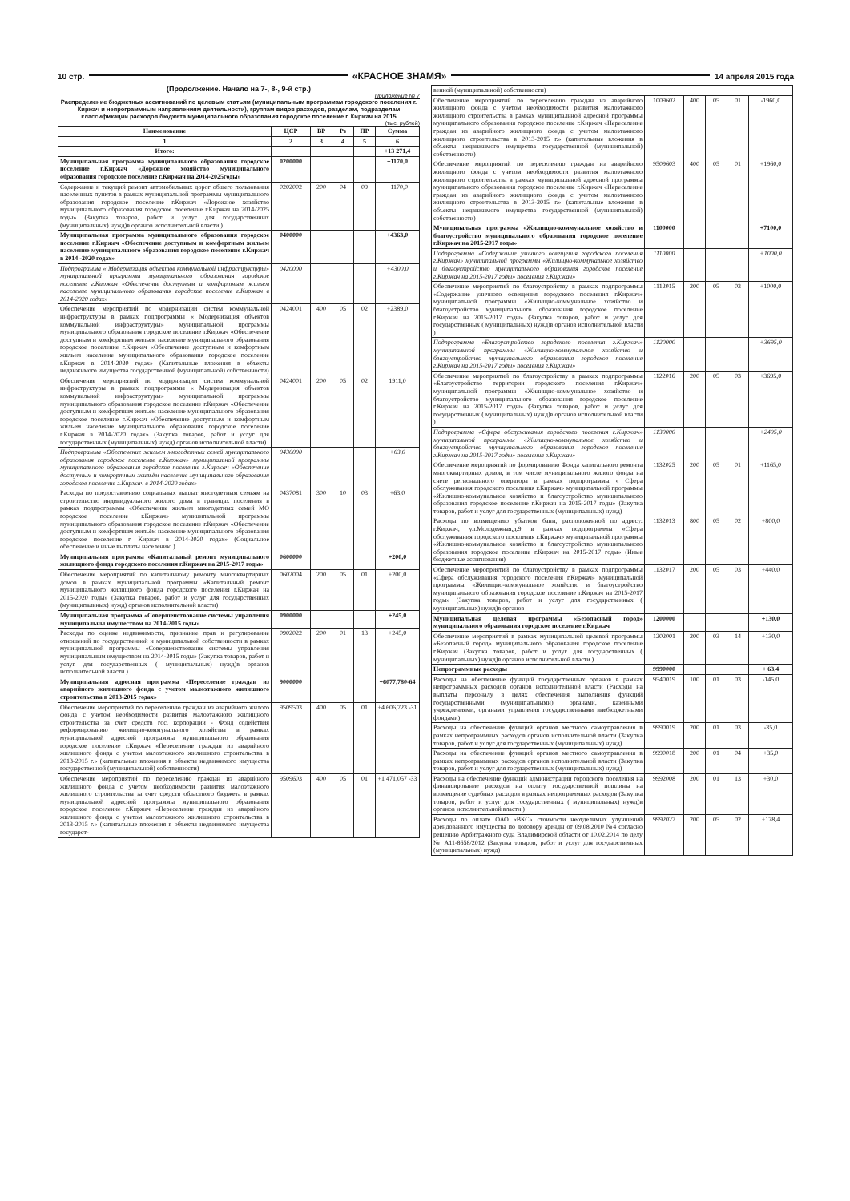10 стр. «КРАСНОЕ ЗНАМЯ» 14 апреля 2015 года
(Продолжение. Начало на 7-, 8-, 9-й стр.)
Приложение № 7
Распределение бюджетных ассигнований по целевым статьям (муниципальным программам городского поселения г. Киржач и непрограммным направлениям деятельности), группам видов расходов, разделам, подразделам классификации расходов бюджета муниципального образования городское поселение г. Киржач на 2015
(тыс. рублей)
| Наименование | ЦСР | ВР | Рз | ПР | Сумма |
| --- | --- | --- | --- | --- | --- |
| 1 | 2 | 3 | 4 | 5 | 6 |
| Итого: | | | | | +13 271,4 |
| Муниципальная программа муниципального образования городское поселение г.Киржач «Дорожное хозяйство муниципального образования городское поселение г.Киржач на 2014-2025годы» | 0200000 | | | | +1170,0 |
| Содержание и текущий ремонт автомобильных дорог общего пользования населенных пунктов в рамках муниципальной программы муниципального образования городское поселение г.Киржач «Дорожное хозяйство муниципального образования городское поселение г.Киржач на 2014-2025 годы» (Закупка товаров, работ и услуг для государственных (муниципальных) нужд)в органов исполнительной власти ) | 0202002 | 200 | 04 | 09 | +1170,0 |
| Муниципальная программа муниципального образования городское поселение г.Киржач «Обеспечение доступным и комфортным жильем население муниципального образования городское поселение г.Киржач в 2014 -2020 годах» | 0400000 | | | | +4363,0 |
| Подпрограмма « Модернизация объектов коммунальной инфраструктуры» муниципальной программы муниципального образования городское поселение г.Киржач «Обеспечение доступным и комфортным жильем население муниципального образования городское поселение г.Киржач в 2014-2020 годах» | 0420000 | | | | +4300,0 |
| Обеспечение мероприятий по модернизации систем коммунальной инфраструктуры в рамках подпрограммы « Модернизация объектов коммунальной инфраструктуры» муниципальной программы муниципального образования городское поселение г.Киржач «Обеспечение доступным и комфортным жильем население муниципального образования городское поселение г.Киржач «Обеспечение доступным и комфортным жильем население муниципального образования городское поселение г.Киржач в 2014-2020 годах» (Капитальные вложения в объекты недвижимого имущества государственной (муниципальной) собственности) | 0424001 | 400 | 05 | 02 | +2389,0 |
| Обеспечение мероприятий по модернизации систем коммунальной инфраструктуры в рамках подпрограммы « Модернизация объектов коммунальной инфраструктуры» муниципальной программы муниципального образования городское поселение г.Киржач «Обеспечение доступным и комфортным жильем население муниципального образования городское поселение г.Киржач «Обеспечение доступным и комфортным жильем население муниципального образования городское поселение г.Киржач в 2014-2020 годах» (Закупка товаров, работ и услуг для государственных (муниципальных) нужд) органов исполнительной власти) | 0424001 | 200 | 05 | 02 | 1911,0 |
| Подпрограмма «Обеспечение жильем многодетных семей муниципального образования городское поселение г.Киржач» муниципальной программы муниципального образования городское поселение г.Киржач «Обеспечение доступным и комфортным жильём население муниципального образования городское поселение г.Киржач в 2014-2020 годах» | 0430000 | | | | +63,0 |
| Расходы по предоставлению социальных выплат многодетным семьям на строительство индивидуального жилого дома в границах поселения в рамках подпрограммы «Обеспечение жильем многодетных семей МО городское поселение г.Киржач» муниципальной программы муниципального образования городское поселение г.Киржач «Обеспечение доступным и комфортным жильём население муниципального образования городское поселение г. Киржач в 2014-2020 годах» (Социальное обеспечение и иные выплаты населению ) | 0437081 | 300 | 10 | 03 | +63,0 |
| Муниципальная программа «Капитальный ремонт муниципального жилищного фонда городского поселения г.Киржач на 2015-2017 годы» | 0600000 | | | | +200,0 |
| Обеспечение мероприятий по капитальному ремонту многоквартирных домов в рамках муниципальной программы «Капитальный ремонт муниципального жилищного фонда городского поселения г.Киржач на 2015-2020 годы» (Закупка товаров, работ и услуг для государственных (муниципальных) нужд) органов исполнительной власти) | 0602004 | 200 | 05 | 01 | +200,0 |
| Муниципальная программа «Совершенствование системы управления муниципальны имуществом на 2014-2015 годы» | 0900000 | | | | +245,0 |
| Расходы по оценке недвижимости, признание прав и регулирование отношений по государственной и муниципальной собственности в рамках муниципальной программы «Совершенствование системы управления муниципальным имуществом на 2014-2015 годы» (Закупка товаров, работ и услуг для государственных ( муниципальных) нужд)в органов исполнительной власти ) | 0902022 | 200 | 01 | 13 | +245,0 |
| Муниципальная адресная программа «Переселение граждан из аварийного жилищного фонда с учетом малоэтажного жилищного строительства в 2013-2015 годах» | 9000000 | | | | +6077,780-64 |
| Обеспечение мероприятий по переселению граждан из аварийного жилого фонда с учетом необходимости развития малоэтажного жилищного строительства за счет средств гос. корпорации - Фонд содействия реформированию жилищно-коммунального хозяйства в рамках муниципальной адресной программы муниципального образования городское поселение г.Киржач «Переселение граждан из аварийного жилищного фонда с учетом малоэтажного жилищного строительства в 2013-2015 г.» (капитальные вложения в объекты недвижимого имущества государственной (муниципальной) собственности) | 9509503 | 400 | 05 | 01 | +4 606,723 -31 |
| Обеспечение мероприятий по переселению граждан из аварийного жилищного фонда с учетом необходимости развития малоэтажного жилищного строительства за счет средств областного бюджета в рамках муниципальной адресной программы муниципального образования городское поселение г.Киржач «Переселение граждан из аварийного жилищного фонда с учетом малоэтажного жилищного строительства в 2013-2015 г.» (капитальные вложения в объекты недвижимого имущества государст- | 9509603 | 400 | 05 | 01 | +1 471,057 -33 |
| венной (муниципальной) собственности) | | | | | |
| Обеспечение мероприятий по переселению граждан из аварийного жилищного фонда с учетом необходимости развития малоэтажного жилищного строительства в рамках муниципальной адресной программы муниципального образования городское поселение г.Киржач «Переселение граждан из аварийного жилищного фонда с учетом малоэтажного жилищного строительства в 2013-2015 г.» (капитальные вложения в объекты недвижимого имущества государственной (муниципальной) собственности) | 1009602 | 400 | 05 | 01 | -1960,0 |
| Обеспечение мероприятий по переселению граждан из аварийного жилищного фонда с учетом необходимости развития малоэтажного жилищного строительства в рамках муниципальной адресной программы муниципального образования городское поселение г.Киржач «Переселение граждан из аварийного жилищного фонда с учетом малоэтажного жилищного строительства в 2013-2015 г.» (капитальные вложения в объекты недвижимого имущества государственной (муниципальной) собственности) | 9509603 | 400 | 05 | 01 | +1960,0 |
| Муниципальная программа «Жилищно-коммунальное хозяйство и благоустройство муниципального образования городское поселение г.Киржач на 2015-2017 годы» | 1100000 | | | | +7100,0 |
| Подпрограмма «Содержание уличного освещения городского поселения г.Киржач» муниципальной программы «Жилищно-коммунальное хозяйство и благоустройство муниципального образования городское поселение г.Киржач на 2015-2017 годы» поселения г.Киржач» | 1110000 | | | | +1000,0 |
| Обеспечение мероприятий по благоустройству в рамках подпрограммы «Содержание уличного освещения городского поселения г.Киржач» муниципальной программы «Жилищно-коммунальное хозяйство и благоустройство муниципального образования городское поселение г.Киржач на 2015-2017 годы» (Закупка товаров, работ и услуг для государственных ( муниципальных) нужд)в органов исполнительной власти ) | 1112015 | 200 | 05 | 03 | +1000,0 |
| Подпрограмма «Благоустройство городского поселения г.Киржач» муниципальной программы «Жилищно-коммунальное хозяйство и благоустройство муниципального образования городское поселение г.Киржач на 2015-2017 годы» поселения г.Киржач» | 1120000 | | | | +3695,0 |
| Обеспечение мероприятий по благоустройству в рамках подпрограммы «Благоустройство территории городского поселения г.Киржач» муниципальной программы «Жилищно-коммунальное хозяйство и благоустройство муниципального образования городское поселение г.Киржач на 2015-2017 годы» (Закупка товаров, работ и услуг для государственных ( муниципальных) нужд)в органов исполнительной власти ) | 1122016 | 200 | 05 | 03 | +3695,0 |
| Подпрограмма «Сфера обслуживания городского поселения г.Киржач» муниципальной программы «Жилищно-коммунальное хозяйство и благоустройство муниципального образования городское поселение г.Киржач на 2015-2017 годы» поселения г.Киржач» | 1130000 | | | | +2405,0 |
| Обеспечение мероприятий по формированию Фонда капитального ремонта многоквартирных домов, в том числе муниципального жилого фонда на счете регионального оператора в рамках подпрограммы « Сфера обслуживания городского поселения г.Киржач» муниципальной программы «Жилищно-коммунальное хозяйство и благоустройство муниципального образования городское поселение г.Киржач на 2015-2017 годы» (Закупка товаров, работ и услуг для государственных (муниципальных) нужд) | 1132025 | 200 | 05 | 01 | +1165,0 |
| Расходы по возмещению убытков бани, расположенной по адресу: г.Киржач, ул.Молодежная,д.9 в рамках подпрограммы «Сфера обслуживания городского поселения г.Киржач» муниципальной программы «Жилищно-коммунальное хозяйство и благоустройство муниципального образования городское поселение г.Киржач на 2015-2017 годы» (Иные бюджетные ассигнования) | 1132013 | 800 | 05 | 02 | +800,0 |
| Обеспечение мероприятий по благоустройству в рамках подпрограммы «Сфера обслуживания городского поселения г.Киржач» муниципальной программы «Жилищно-коммунальное хозяйство и благоустройство муниципального образования городское поселение г.Киржач на 2015-2017 годы» (Закупка товаров, работ и услуг для государственных ( муниципальных) нужд)в органов | 1132017 | 200 | 05 | 03 | +440,0 |
| Муниципальная целевая программы «Безопасный город» муниципального образования городское поселение г.Киржач | 1200000 | | | | +130,0 |
| Обеспечение мероприятий в рамках муниципальной целевой программы «Безопасный город» муниципального образования городское поселение г.Киржач (Закупка товаров, работ и услуг для государственных ( муниципальных) нужд)в органов исполнительной власти ) | 1202001 | 200 | 03 | 14 | +130,0 |
| Непрограммные расходы | 9990000 | | | | + 63,4 |
| Расходы на обеспечение функций государственных органов в рамках непрограммных расходов органов исполнительной власти (Расходы на выплаты персоналу в целях обеспечения выполнения функций государственными (муниципальными) органами, казёнными учреждениями, органами управления государственными внебюджетными фондами) | 9540019 | 100 | 01 | 03 | -145,0 |
| Расходы на обеспечение функций органов местного самоуправления в рамках непрограммных расходов органов исполнительной власти (Закупка товаров, работ и услуг для государственных (муниципальных) нужд) | 9990019 | 200 | 01 | 03 | -35,0 |
| Расходы на обеспечение функций органов местного самоуправления в рамках непрограммных расходов органов исполнительной власти (Закупка товаров, работ и услуг для государственных (муниципальных) нужд) | 9990018 | 200 | 01 | 04 | +35,0 |
| Расходы на обеспечение функций администрации городского поселения на финансирование расходов на оплату государственной пошлины на возмещение судебных расходов в рамках непрограммных расходов (Закупка товаров, работ и услуг для государственных ( муниципальных) нужд)в органов исполнительной власти ) | 9992008 | 200 | 01 | 13 | +30,0 |
| Расходы по оплате ОАО «ВКС» стоимости неотделимых улучшений арендованного имущества по договору аренды от 09.08.2010 №4 согласно решению Арбитражного суда Владимирской области от 10.02.2014 по делу № А11-8658/2012 (Закупка товаров, работ и услуг для государственных (муниципальных) нужд) | 9992027 | 200 | 05 | 02 | +178,4 |